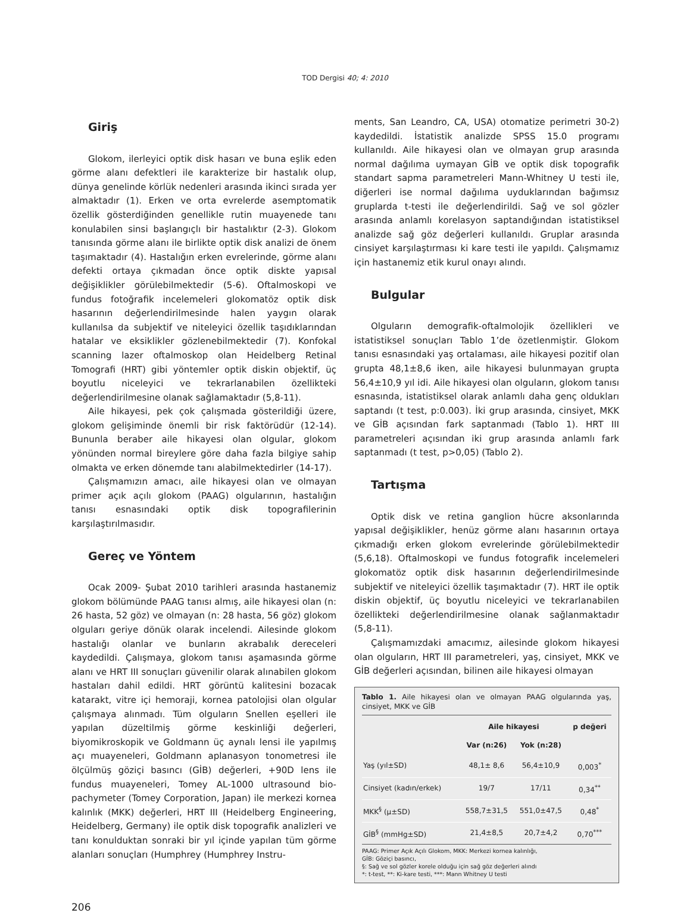TOD Dergisi 40; 4: 2010
Giriş
Glokom, ilerleyici optik disk hasarı ve buna eşlik eden görme alanı defektleri ile karakterize bir hastalık olup, dünya genelinde körlük nedenleri arasında ikinci sırada yer almaktadır (1). Erken ve orta evrelerde asemptomatik özellik gösterdiğinden genellikle rutin muayenede tanı konulabilen sinsi başlangıçlı bir hastalıktır (2-3). Glokom tanısında görme alanı ile birlikte optik disk analizi de önem taşımaktadır (4). Hastalığın erken evrelerinde, görme alanı defekti ortaya çıkmadan önce optik diskte yapısal değişiklikler görülebilmektedir (5-6). Oftalmoskopi ve fundus fotoğrafik incelemeleri glokomatöz optik disk hasarının değerlendirilmesinde halen yaygın olarak kullanılsa da subjektif ve niteleyici özellik taşıdıklarından hatalar ve eksiklikler gözlenebilmektedir (7). Konfokal scanning lazer oftalmoskop olan Heidelberg Retinal Tomografi (HRT) gibi yöntemler optik diskin objektif, üç boyutlu niceleyici ve tekrarlanabilen özellikteki değerlendirilmesine olanak sağlamaktadır (5,8-11).
Aile hikayesi, pek çok çalışmada gösterildiği üzere, glokom gelişiminde önemli bir risk faktörüdür (12-14). Bununla beraber aile hikayesi olan olgular, glokom yönünden normal bireylere göre daha fazla bilgiye sahip olmakta ve erken dönemde tanı alabilmektedirler (14-17).
Çalışmamızın amacı, aile hikayesi olan ve olmayan primer açık açılı glokom (PAAG) olgularının, hastalığın tanısı esnasındaki optik disk topografilerinin karşılaştırılmasıdır.
Gereç ve Yöntem
Ocak 2009- Şubat 2010 tarihleri arasında hastanemiz glokom bölümünde PAAG tanısı almış, aile hikayesi olan (n: 26 hasta, 52 göz) ve olmayan (n: 28 hasta, 56 göz) glokom olguları geriye dönük olarak incelendi. Ailesinde glokom hastalığı olanlar ve bunların akrabalık dereceleri kaydedildi. Çalışmaya, glokom tanısı aşamasında görme alanı ve HRT III sonuçları güvenilir olarak alınabilen glokom hastaları dahil edildi. HRT görüntü kalitesini bozacak katarakt, vitre içi hemoraji, kornea patolojisi olan olgular çalışmaya alınmadı. Tüm olguların Snellen eşelleri ile yapılan düzeltilmiş görme keskinliği değerleri, biyomikroskopik ve Goldmann üç aynalı lensi ile yapılmış açı muayeneleri, Goldmann aplanasyon tonometresi ile ölçülmüş göziçi basıncı (GİB) değerleri, +90D lens ile fundus muayeneleri, Tomey AL-1000 ultrasound bio-pachymeter (Tomey Corporation, Japan) ile merkezi kornea kalınlık (MKK) değerleri, HRT III (Heidelberg Engineering, Heidelberg, Germany) ile optik disk topografik analizleri ve tanı konulduktan sonraki bir yıl içinde yapılan tüm görme alanları sonuçları (Humphrey (Humphrey Instru-
ments, San Leandro, CA, USA) otomatize perimetri 30-2) kaydedildi. İstatistik analizde SPSS 15.0 programı kullanıldı. Aile hikayesi olan ve olmayan grup arasında normal dağılıma uymayan GİB ve optik disk topografik standart sapma parametreleri Mann-Whitney U testi ile, diğerleri ise normal dağılıma uyduklarından bağımsız gruplarda t-testi ile değerlendirildi. Sağ ve sol gözler arasında anlamlı korelasyon saptandığından istatistiksel analizde sağ göz değerleri kullanıldı. Gruplar arasında cinsiyet karşılaştırması ki kare testi ile yapıldı. Çalışmamız için hastanemiz etik kurul onayı alındı.
Bulgular
Olguların demografik-oftalmolojik özellikleri ve istatistiksel sonuçları Tablo 1’de özetlenmiştir. Glokom tanısı esnasındaki yaş ortalaması, aile hikayesi pozitif olan grupta 48,1±8,6 iken, aile hikayesi bulunmayan grupta 56,4±10,9 yıl idi. Aile hikayesi olan olguların, glokom tanısı esnasında, istatistiksel olarak anlamlı daha genç oldukları saptandı (t test, p:0.003). İki grup arasında, cinsiyet, MKK ve GİB açısından fark saptanmadı (Tablo 1). HRT III parametreleri açısından iki grup arasında anlamlı fark saptanmadı (t test, p>0,05) (Tablo 2).
Tartışma
Optik disk ve retina ganglion hücre aksonlarında yapısal değişiklikler, henüz görme alanı hasarının ortaya çıkmadığı erken glokom evrelerinde görülebilmektedir (5,6,18). Oftalmoskopi ve fundus fotografik incelemeleri glokomatöz optik disk hasarının değerlendirilmesinde subjektif ve niteleyici özellik taşımaktadır (7). HRT ile optik diskin objektif, üç boyutlu niceleyici ve tekrarlanabilen özellikteki değerlendirilmesine olanak sağlanmaktadır (5,8-11).
Çalışmamızdaki amacımız, ailesinde glokom hikayesi olan olguların, HRT III parametreleri, yaş, cinsiyet, MKK ve GİB değerleri açısından, bilinen aile hikayesi olmayan
Tablo 1. Aile hikayesi olan ve olmayan PAAG olgularında yaş, cinsiyet, MKK ve GİB
| | Aile hikayesi | | p değeri |
| --- | --- | --- | --- |
| | Var (n:26) | Yok (n:28) | |
| Yaş (yıl±SD) | 48,1± 8,6 | 56,4±10,9 | 0,003<sup>*</sup> |
| Cinsiyet (kadın/erkek) | 19/7 | 17/11 | 0,34<sup>**</sup> |
| MKK<sup>§</sup> (μ±SD) | 558,7±31,5 | 551,0±47,5 | 0,48<sup>*</sup> |
| GİB<sup>§</sup> (mmHg±SD) | 21,4±8,5 | 20,7±4,2 | 0,70<sup>***</sup> |
PAAG: Primer Açık Açılı Glokom, MKK: Merkezi kornea kalınlığı,
GİB: Göziçi basıncı,
§: Sağ ve sol gözler korele olduğu için sağ göz değerleri alındı
*: t-test, **: Ki-kare testi, ***: Mann Whitney U testi
206